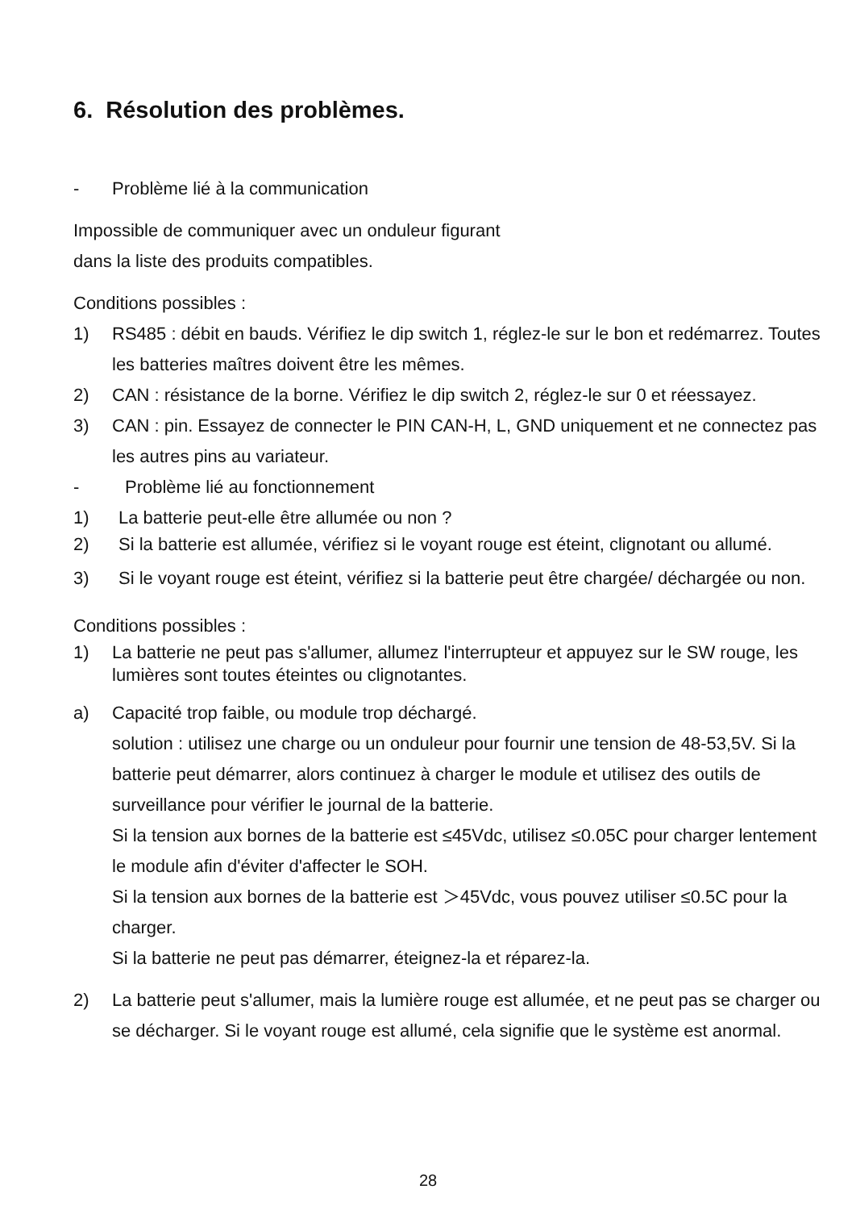6. Résolution des problèmes.
- Problème lié à la communication
Impossible de communiquer avec un onduleur figurant
dans la liste des produits compatibles.
Conditions possibles :
1) RS485 : débit en bauds. Vérifiez le dip switch 1, réglez-le sur le bon et redémarrez. Toutes les batteries maîtres doivent être les mêmes.
2) CAN : résistance de la borne. Vérifiez le dip switch 2, réglez-le sur 0 et réessayez.
3) CAN : pin. Essayez de connecter le PIN CAN-H, L, GND uniquement et ne connectez pas les autres pins au variateur.
- Problème lié au fonctionnement
1) La batterie peut-elle être allumée ou non ?
2) Si la batterie est allumée, vérifiez si le voyant rouge est éteint, clignotant ou allumé.
3) Si le voyant rouge est éteint, vérifiez si la batterie peut être chargée/ déchargée ou non.
Conditions possibles :
1) La batterie ne peut pas s'allumer, allumez l'interrupteur et appuyez sur le SW rouge, les lumières sont toutes éteintes ou clignotantes.
a) Capacité trop faible, ou module trop déchargé.
solution : utilisez une charge ou un onduleur pour fournir une tension de 48-53,5V. Si la batterie peut démarrer, alors continuez à charger le module et utilisez des outils de surveillance pour vérifier le journal de la batterie.
Si la tension aux bornes de la batterie est ≤45Vdc, utilisez ≤0.05C pour charger lentement le module afin d'éviter d'affecter le SOH.
Si la tension aux bornes de la batterie est ＞45Vdc, vous pouvez utiliser ≤0.5C pour la charger.
Si la batterie ne peut pas démarrer, éteignez-la et réparez-la.
2) La batterie peut s'allumer, mais la lumière rouge est allumée, et ne peut pas se charger ou se décharger. Si le voyant rouge est allumé, cela signifie que le système est anormal.
28